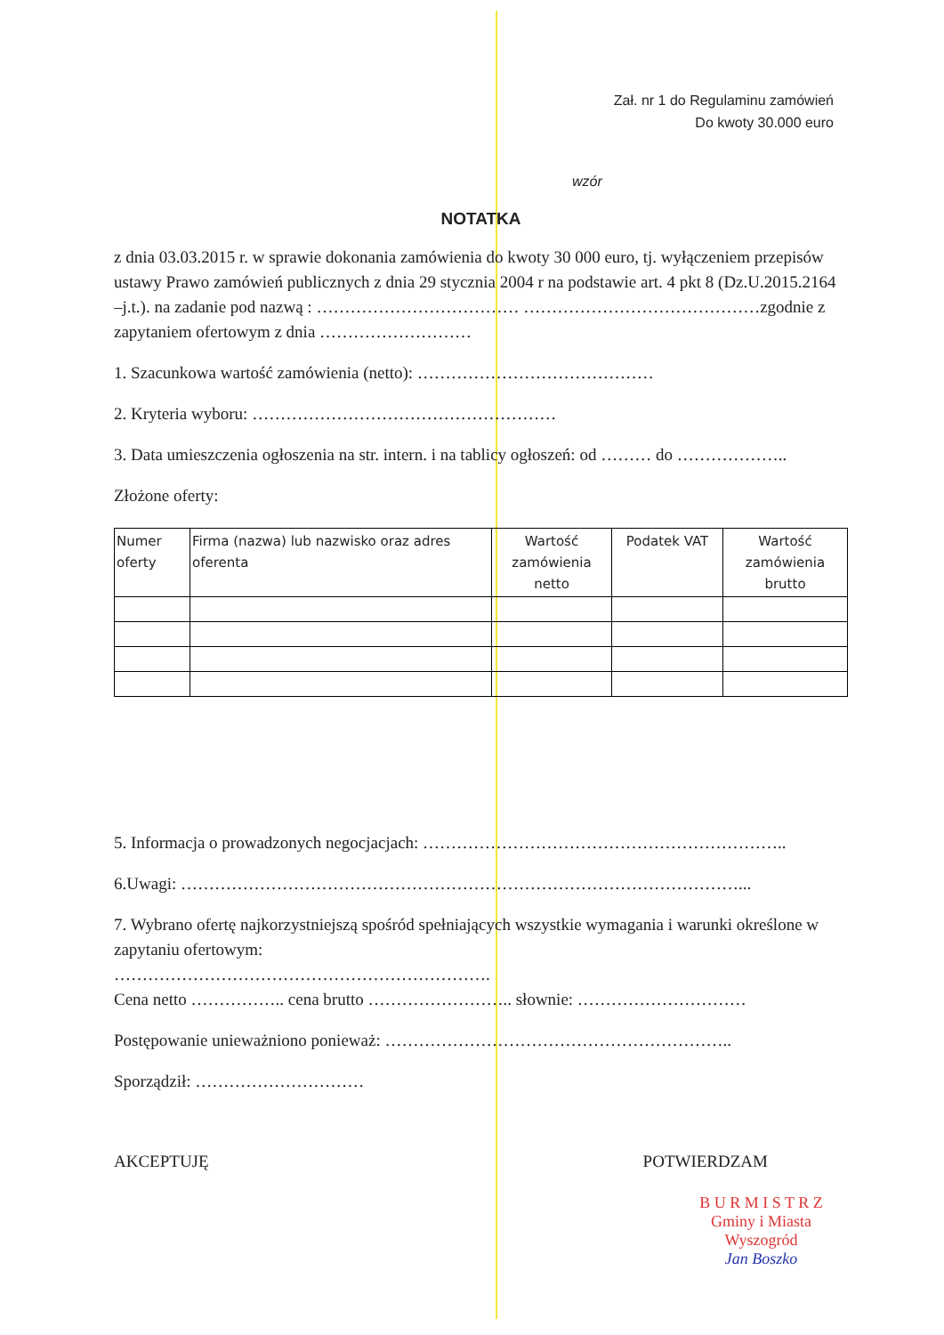Zał. nr 1 do Regulaminu zamówień
Do kwoty 30.000 euro
wzór
NOTATKA
z dnia 03.03.2015 r. w sprawie dokonania zamówienia do kwoty 30 000 euro, tj. wyłączeniem przepisów ustawy Prawo zamówień publicznych z dnia 29 stycznia 2004 r na podstawie art. 4 pkt 8 (Dz.U.2015.2164 –j.t.). na zadanie pod nazwą : ……………………………… ……………………………………zgodnie z zapytaniem ofertowym z dnia ………………………
1. Szacunkowa wartość zamówienia (netto): ……………………………………
2. Kryteria wyboru: ………………………………………………
3. Data umieszczenia ogłoszenia na str. intern. i na tablicy ogłoszeń: od ……… do ………………..
Złożone oferty:
| Numer oferty | Firma (nazwa) lub nazwisko oraz adres oferenta | Wartość zamówienia netto | Podatek VAT | Wartość zamówienia brutto |
| --- | --- | --- | --- | --- |
5. Informacja o prowadzonych negocjacjach: ………………………………………………………..
6.Uwagi: ………………………………………………………………………………………...
7. Wybrano ofertę najkorzystniejszą spośród spełniających wszystkie wymagania i warunki określone w zapytaniu ofertowym:
………………………………………………………….
Cena netto …………….. cena brutto …………………….. słownie: …………………………
Postępowanie unieważniono ponieważ: ……………………………………………………..
Sporządził: …………………………
AKCEPTUJĘ POTWIERDZAM
B U R M I S T R Z
Gminy i Miasta Wyszogród
Jan Boszko